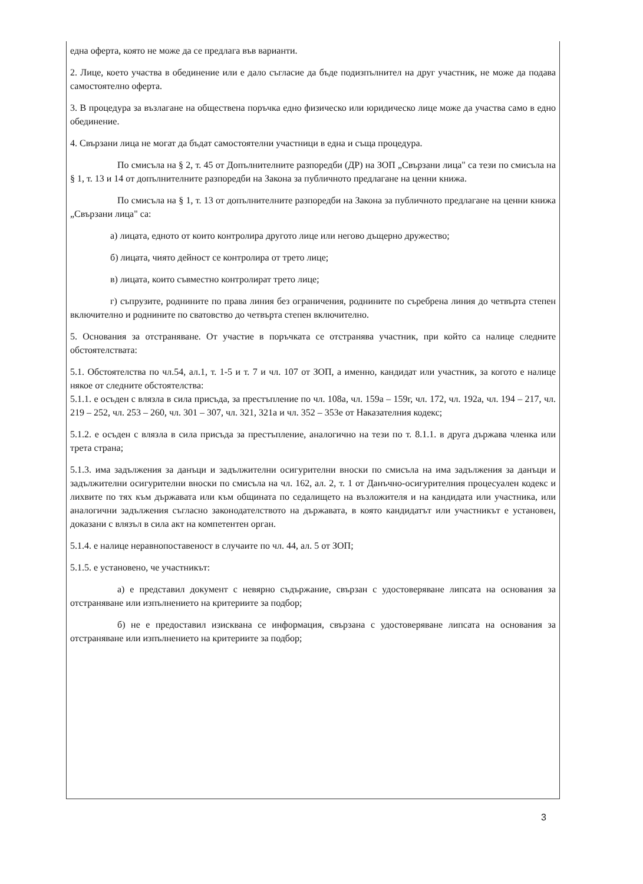една оферта, която не може да се предлага във варианти.
2. Лице, което участва в обединение или е дало съгласие да бъде подизпълнител на друг участник, не може да подава самостоятелно оферта.
3. В процедура за възлагане на обществена поръчка едно физическо или юридическо лице може да участва само в едно обединение.
4. Свързани лица не могат да бъдат самостоятелни участници в една и съща процедура.
По смисъла на § 2, т. 45 от Допълнителните разпоредби (ДР) на ЗОП „Свързани лица" са тези по смисъла на § 1, т. 13 и 14 от допълнителните разпоредби на Закона за публичното предлагане на ценни книжа.
По смисъла на § 1, т. 13 от допълнителните разпоредби на Закона за публичното предлагане на ценни книжа „Свързани лица" са:
а) лицата, едното от които контролира другото лице или негово дъщерно дружество;
б) лицата, чиято дейност се контролира от трето лице;
в) лицата, които съвместно контролират трето лице;
г) съпрузите, роднините по права линия без ограничения, роднините по съребрена линия до четвърта степен включително и роднините по сватовство до четвърта степен включително.
5. Основания за отстраняване. От участие в поръчката се отстранява участник, при който са налице следните обстоятелствата:
5.1. Обстоятелства по чл.54, ал.1, т. 1-5 и т. 7 и чл. 107 от ЗОП, а именно, кандидат или участник, за когото е налице някое от следните обстоятелства:
5.1.1. е осъден с влязла в сила присъда, за престъпление по чл. 108а, чл. 159а – 159г, чл. 172, чл. 192а, чл. 194 – 217, чл. 219 – 252, чл. 253 – 260, чл. 301 – 307, чл. 321, 321а и чл. 352 – 353е от Наказателния кодекс;
5.1.2. е осъден с влязла в сила присъда за престъпление, аналогично на тези по т. 8.1.1. в друга държава членка или трета страна;
5.1.3. има задължения за данъци и задължителни осигурителни вноски по смисъла на има задължения за данъци и задължителни осигурителни вноски по смисъла на чл. 162, ал. 2, т. 1 от Данъчно-осигурителния процесуален кодекс и лихвите по тях към държавата или към общината по седалището на възложителя и на кандидата или участника, или аналогични задължения съгласно законодателството на държавата, в която кандидатът или участникът е установен, доказани с влязъл в сила акт на компетентен орган.
5.1.4. е налице неравнопоставеност в случаите по чл. 44, ал. 5 от ЗОП;
5.1.5. е установено, че участникът:
а) е представил документ с невярно съдържание, свързан с удостоверяване липсата на основания за отстраняване или изпълнението на критериите за подбор;
б) не е предоставил изисквана се информация, свързана с удостоверяване липсата на основания за отстраняване или изпълнението на критериите за подбор;
3